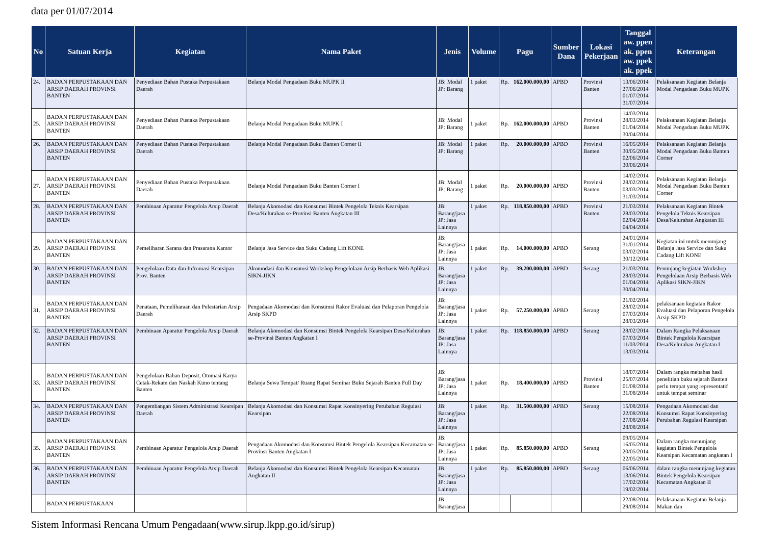data per 01/07/2014
| No | Satuan Kerja | Kegiatan | Nama Paket | Jenis | Volume | Pagu | | Sumber Dana | Lokasi Pekerjaan | Tanggal aw. ppen ak. ppen aw. ppek ak. ppek | Keterangan |
| --- | --- | --- | --- | --- | --- | --- | --- | --- | --- | --- | --- |
| 24. | BADAN PERPUSTAKAAN DAN ARSIP DAERAH PROVINSI BANTEN | Penyediaan Bahan Pustaka Perpustakaan Daerah | Belanja Modal Pengadaan Buku MUPK II | JB: Modal JP: Barang | 1 paket | Rp. | 162.000.000,00 | APBD | Provinsi Banten | 13/06/2014 27/06/2014 01/07/2014 31/07/2014 | Pelaksanaan Kegiatan Belanja Modal Pengadaan Buku MUPK |
| 25. | BADAN PERPUSTAKAAN DAN ARSIP DAERAH PROVINSI BANTEN | Penyediaan Bahan Pustaka Perpustakaan Daerah | Belanja Modal Pengadaan Buku MUPK I | JB: Modal JP: Barang | 1 paket | Rp. | 162.000.000,00 | APBD | Provinsi Banten | 14/03/2014 28/03/2014 01/04/2014 30/04/2014 | Pelaksanaan Kegiatan Belanja Modal Pengadaan Buku MUPK |
| 26. | BADAN PERPUSTAKAAN DAN ARSIP DAERAH PROVINSI BANTEN | Penyediaan Bahan Pustaka Perpustakaan Daerah | Belanja Modal Pengadaan Buku Banten Corner II | JB: Modal JP: Barang | 1 paket | Rp. | 20.000.000,00 | APBD | Provinsi Banten | 16/05/2014 30/05/2014 02/06/2014 30/06/2014 | Pelaksanaan Kegiatan Belanja Modal Pengadaan Buku Banten Corner |
| 27. | BADAN PERPUSTAKAAN DAN ARSIP DAERAH PROVINSI BANTEN | Penyediaan Bahan Pustaka Perpustakaan Daerah | Belanja Modal Pengadaan Buku Banten Corner I | JB: Modal JP: Barang | 1 paket | Rp. | 20.000.000,00 | APBD | Provinsi Banten | 14/02/2014 28/02/2014 03/03/2014 31/03/2014 | Pelaksanaan Kegiatan Belanja Modal Pengadaan Buku Banten Corner |
| 28. | BADAN PERPUSTAKAAN DAN ARSIP DAERAH PROVINSI BANTEN | Pembinaan Aparatur Pengelola Arsip Daerah | Belanja Akomodasi dan Konsumsi Bintek Pengelola Teknis Kearsipan Desa/Kelurahan se-Provinsi Banten Angkatan III | JB: Barang/jasa JP: Jasa Lainnya | 1 paket | Rp. | 118.850.000,00 | APBD | Provinsi Banten | 21/03/2014 28/03/2014 02/04/2014 04/04/2014 | Pelaksanaan Kegiatan Bintek Pengelola Teknis Kearsipan Desa/Kelurahan Angkatan III |
| 29. | BADAN PERPUSTAKAAN DAN ARSIP DAERAH PROVINSI BANTEN | Pemeliharan Sarana dan Prasarana Kantor | Belanja Jasa Service dan Suku Cadang Lift KONE | JB: Barang/jasa JP: Jasa Lainnya | 1 paket | Rp. | 14.000.000,00 | APBD | Serang | 24/01/2014 31/01/2014 03/02/2014 30/12/2014 | Kegiatan ini untuk menunjang Belanja Jasa Service dan Suku Cadang Lift KONE |
| 30. | BADAN PERPUSTAKAAN DAN ARSIP DAERAH PROVINSI BANTEN | Pengelolaan Data dan Infromasi Kearsipan Prov. Banten | Akomodasi dan Konsumsi Workshop Pengelolaan Arsip Berbasis Web Aplikasi SIKN-JIKN | JB: Barang/jasa JP: Jasa Lainnya | 1 paket | Rp. | 39.200.000,00 | APBD | Serang | 21/03/2014 28/03/2014 01/04/2014 30/04/2014 | Penunjang kegiatan Workshop Pengelolaan Arsip Berbasis Web Aplikasi SIKN-JIKN |
| 31. | BADAN PERPUSTAKAAN DAN ARSIP DAERAH PROVINSI BANTEN | Penataan, Pemeliharaan dan Pelestarian Arsip Daerah | Pengadaan Akomodasi dan Konsumsi Rakor Evaluasi dan Pelaporan Pengelola Arsip SKPD | JB: Barang/jasa JP: Jasa Lainnya | 1 paket | Rp. | 57.250.000,00 | APBD | Serang | 21/02/2014 28/02/2014 07/03/2014 28/03/2014 | pelaksanaan kegiatan Rakor Evaluasi dan Pelaporan Pengelola Arsip SKPD |
| 32. | BADAN PERPUSTAKAAN DAN ARSIP DAERAH PROVINSI BANTEN | Pembinaan Aparatur Pengelola Arsip Daerah | Belanja Akomodasi dan Konsumsi Bintek Pengelola Kearsipan Desa/Kelurahan se-Provinsi Banten Angkatan I | JB: Barang/jasa JP: Jasa Lainnya | 1 paket | Rp. | 118.850.000,00 | APBD | Serang | 28/02/2014 07/03/2014 11/03/2014 13/03/2014 | Dalam Rangka Pelaksanaan Bintek Pengelola Kearsipan Desa/Kelurahan Angkatan I |
| 33. | BADAN PERPUSTAKAAN DAN ARSIP DAERAH PROVINSI BANTEN | Pengelolaan Bahan Deposit, Otomasi Karya Cetak-Rekam dan Naskah Kuno tentang Banten | Belanja Sewa Tempat/ Ruang Rapat Seminar Buku Sejarah Banten Full Day | JB: Barang/jasa JP: Jasa Lainnya | 1 paket | Rp. | 18.400.000,00 | APBD | Provinsi Banten | 18/07/2014 25/07/2014 01/08/2014 31/08/2014 | Dalam rangka mebahas hasil penelitian buku sejarah Banten perlu tempat yang representatif untuk tempat seminar |
| 34. | BADAN PERPUSTAKAAN DAN ARSIP DAERAH PROVINSI BANTEN | Pengembangan Sistem Administrasi Kearsipan Daerah | Belanja Akomodasi dan Konsumsi Rapat Konsinyering Perubahan Regulasi Kearsipan | JB: Barang/jasa JP: Jasa Lainnya | 1 paket | Rp. | 31.500.000,00 | APBD | Serang | 15/08/2014 22/08/2014 27/08/2014 28/08/2014 | Pengadaan Akomodasi dan Konsumsi Rapat Konsinyering Perubahan Regulasi Kearsipan |
| 35. | BADAN PERPUSTAKAAN DAN ARSIP DAERAH PROVINSI BANTEN | Pembinaan Aparatur Pengelola Arsip Daerah | Pengadaan Akomodasi dan Konsumsi Bintek Pengelola Kearsipan Kecamatan se-Provinsi Banten Angkatan I | JB: Barang/jasa JP: Jasa Lainnya | 1 paket | Rp. | 85.850.000,00 | APBD | Serang | 09/05/2014 16/05/2014 20/05/2014 22/05/2014 | Dalam rangka menunjang kegiatan Bintek Pengelola Kearsipan Kecamatan angkatan I |
| 36. | BADAN PERPUSTAKAAN DAN ARSIP DAERAH PROVINSI BANTEN | Pembinaan Aparatur Pengelola Arsip Daerah | Belanja Akomodasi dan Konsumsi Bintek Pengelola Kearsipan Kecamatan Angkatan II | JB: Barang/jasa JP: Jasa Lainnya | 1 paket | Rp. | 85.850.000,00 | APBD | Serang | 06/06/2014 13/06/2014 17/02/2014 19/02/2014 | dalam rangka menunjang kegiatan Bintek Pengelola Kearsipan Kecamatan Angkatan II |
| | BADAN PERPUSTAKAAN | | | JB: Barang/jasa | | | | | | 22/08/2014 29/08/2014 | Pelaksanaan Kegiatan Belanja Makan dan |
Sistem Informasi Rencana Umum Pengadaan(www.sirup.lkpp.go.id/sirup)